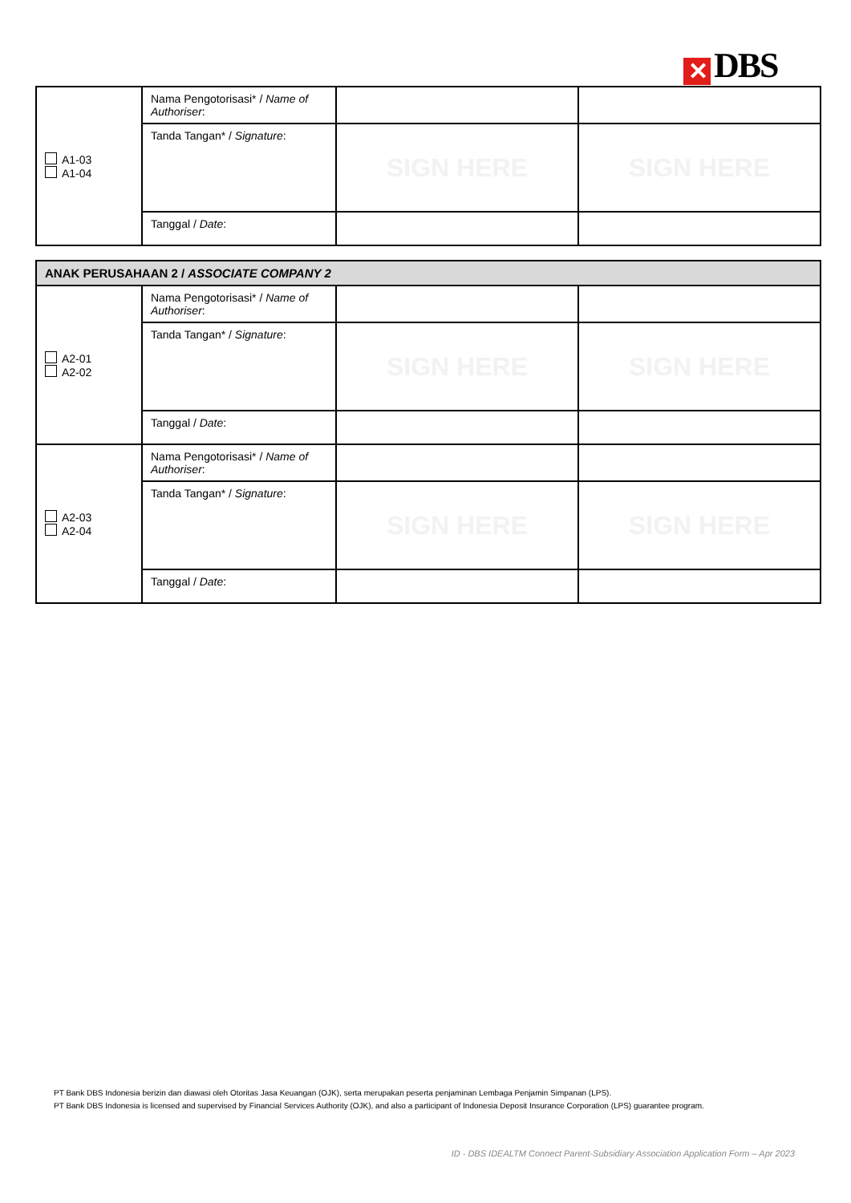✕ DBS
| A1-03 A1-04 | Nama Pengotorisasi* / Name of Authoriser : | | |
| | Tanda Tangan* / Signature : | SIGN HERE | SIGN HERE |
| | Tanggal / Date : | | |
| ANAK PERUSAHAAN 2 / ASSOCIATE COMPANY 2 | | | |
| A2-01 A2-02 | Nama Pengotorisasi* / Name of Authoriser : | | |
| | Tanda Tangan* / Signature : | SIGN HERE | SIGN HERE |
| | Tanggal / Date : | | |
| A2-03 A2-04 | Nama Pengotorisasi* / Name of Authoriser : | | |
| | Tanda Tangan* / Signature : | SIGN HERE | SIGN HERE |
| | Tanggal / Date : | | |
PT Bank DBS Indonesia berizin dan diawasi oleh Otoritas Jasa Keuangan (OJK), serta merupakan peserta penjaminan Lembaga Penjamin Simpanan (LPS).
PT Bank DBS Indonesia is licensed and supervised by Financial Services Authority (OJK), and also a participant of Indonesia Deposit Insurance Corporation (LPS) guarantee program.
ID - DBS IDEALTM Connect Parent-Subsidiary Association Application Form – Apr 2023